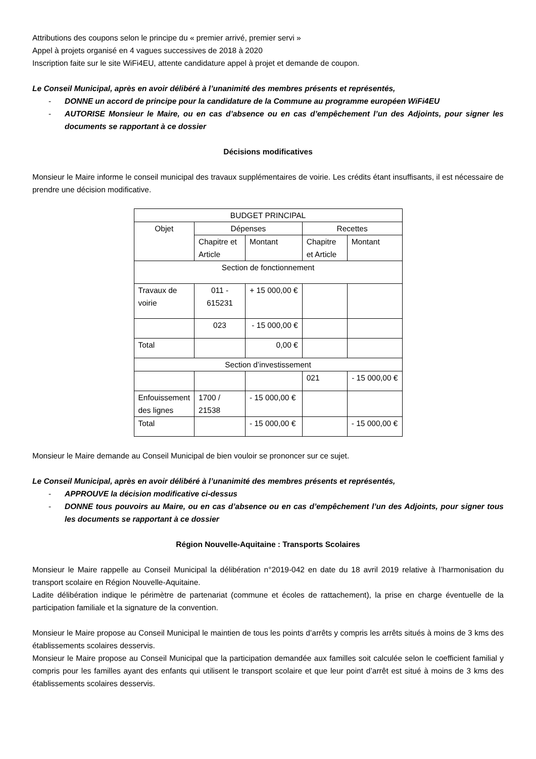Attributions des coupons selon le principe du « premier arrivé, premier servi »
Appel à projets organisé en 4 vagues successives de 2018 à 2020
Inscription faite sur le site WiFi4EU, attente candidature appel à projet et demande de coupon.
Le Conseil Municipal, après en avoir délibéré à l’unanimité des membres présents et représentés,
- DONNE un accord de principe pour la candidature de la Commune au programme européen WiFi4EU
- AUTORISE Monsieur le Maire, ou en cas d’absence ou en cas d’empêchement l’un des Adjoints, pour signer les documents se rapportant à ce dossier
Décisions modificatives
Monsieur le Maire informe le conseil municipal des travaux supplémentaires de voirie. Les crédits étant insuffisants, il est nécessaire de prendre une décision modificative.
| BUDGET PRINCIPAL | | | | |
| Objet | Dépenses | | Recettes | |
| | Chapitre et Article | Montant | Chapitre et Article | Montant |
| Section de fonctionnement | | | | |
| Travaux de voirie | 011 - 615231 | + 15 000,00 € | | |
| | 023 | - 15 000,00 € | | |
| Total | | 0,00 € | | |
| Section d’investissement | | | | |
| | | | 021 | - 15 000,00 € |
| Enfouissement des lignes | 1700 / 21538 | - 15 000,00 € | | |
| Total | | - 15 000,00 € | | - 15 000,00 € |
Monsieur le Maire demande au Conseil Municipal de bien vouloir se prononcer sur ce sujet.
Le Conseil Municipal, après en avoir délibéré à l’unanimité des membres présents et représentés,
- APPROUVE la décision modificative ci-dessus
- DONNE tous pouvoirs au Maire, ou en cas d’absence ou en cas d’empêchement l’un des Adjoints, pour signer tous les documents se rapportant à ce dossier
Région Nouvelle-Aquitaine : Transports Scolaires
Monsieur le Maire rappelle au Conseil Municipal la délibération n°2019-042 en date du 18 avril 2019 relative à l’harmonisation du transport scolaire en Région Nouvelle-Aquitaine.
Ladite délibération indique le périmètre de partenariat (commune et écoles de rattachement), la prise en charge éventuelle de la participation familiale et la signature de la convention.
Monsieur le Maire propose au Conseil Municipal le maintien de tous les points d’arrêts y compris les arrêts situés à moins de 3 kms des établissements scolaires desservis.
Monsieur le Maire propose au Conseil Municipal que la participation demandée aux familles soit calculée selon le coefficient familial y compris pour les familles ayant des enfants qui utilisent le transport scolaire et que leur point d’arrêt est situé à moins de 3 kms des établissements scolaires desservis.